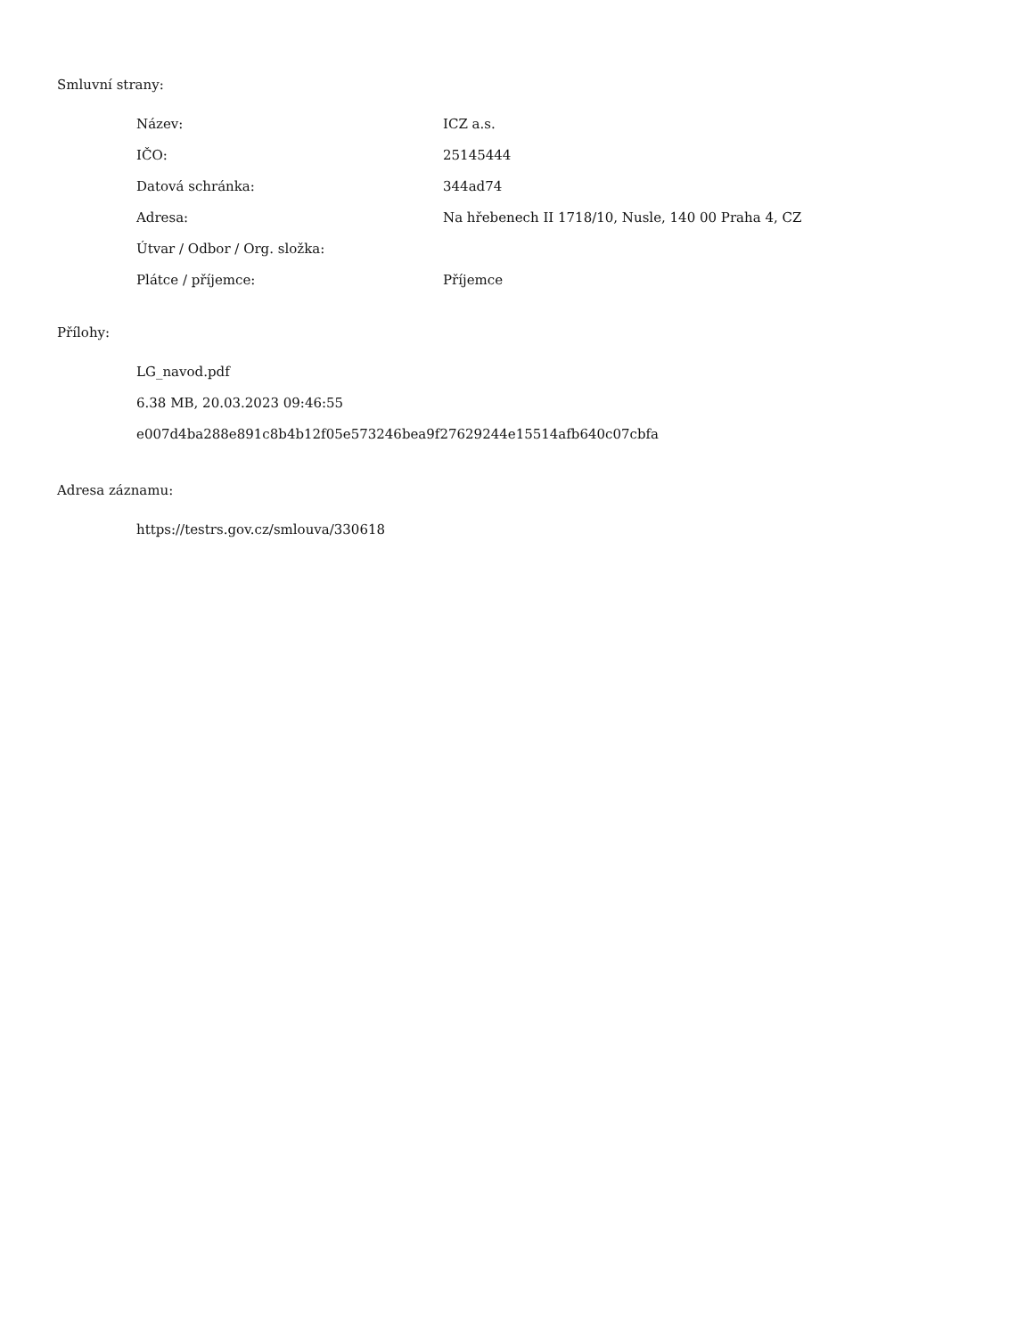Smluvní strany:
| Název: | ICZ a.s. |
| IČO: | 25145444 |
| Datová schránka: | 344ad74 |
| Adresa: | Na hřebenech II 1718/10, Nusle, 140 00 Praha 4, CZ |
| Útvar / Odbor / Org. složka: | |
| Plátce / příjemce: | Příjemce |
Přílohy:
LG_navod.pdf
6.38 MB, 20.03.2023 09:46:55
e007d4ba288e891c8b4b12f05e573246bea9f27629244e15514afb640c07cbfa
Adresa záznamu:
https://testrs.gov.cz/smlouva/330618